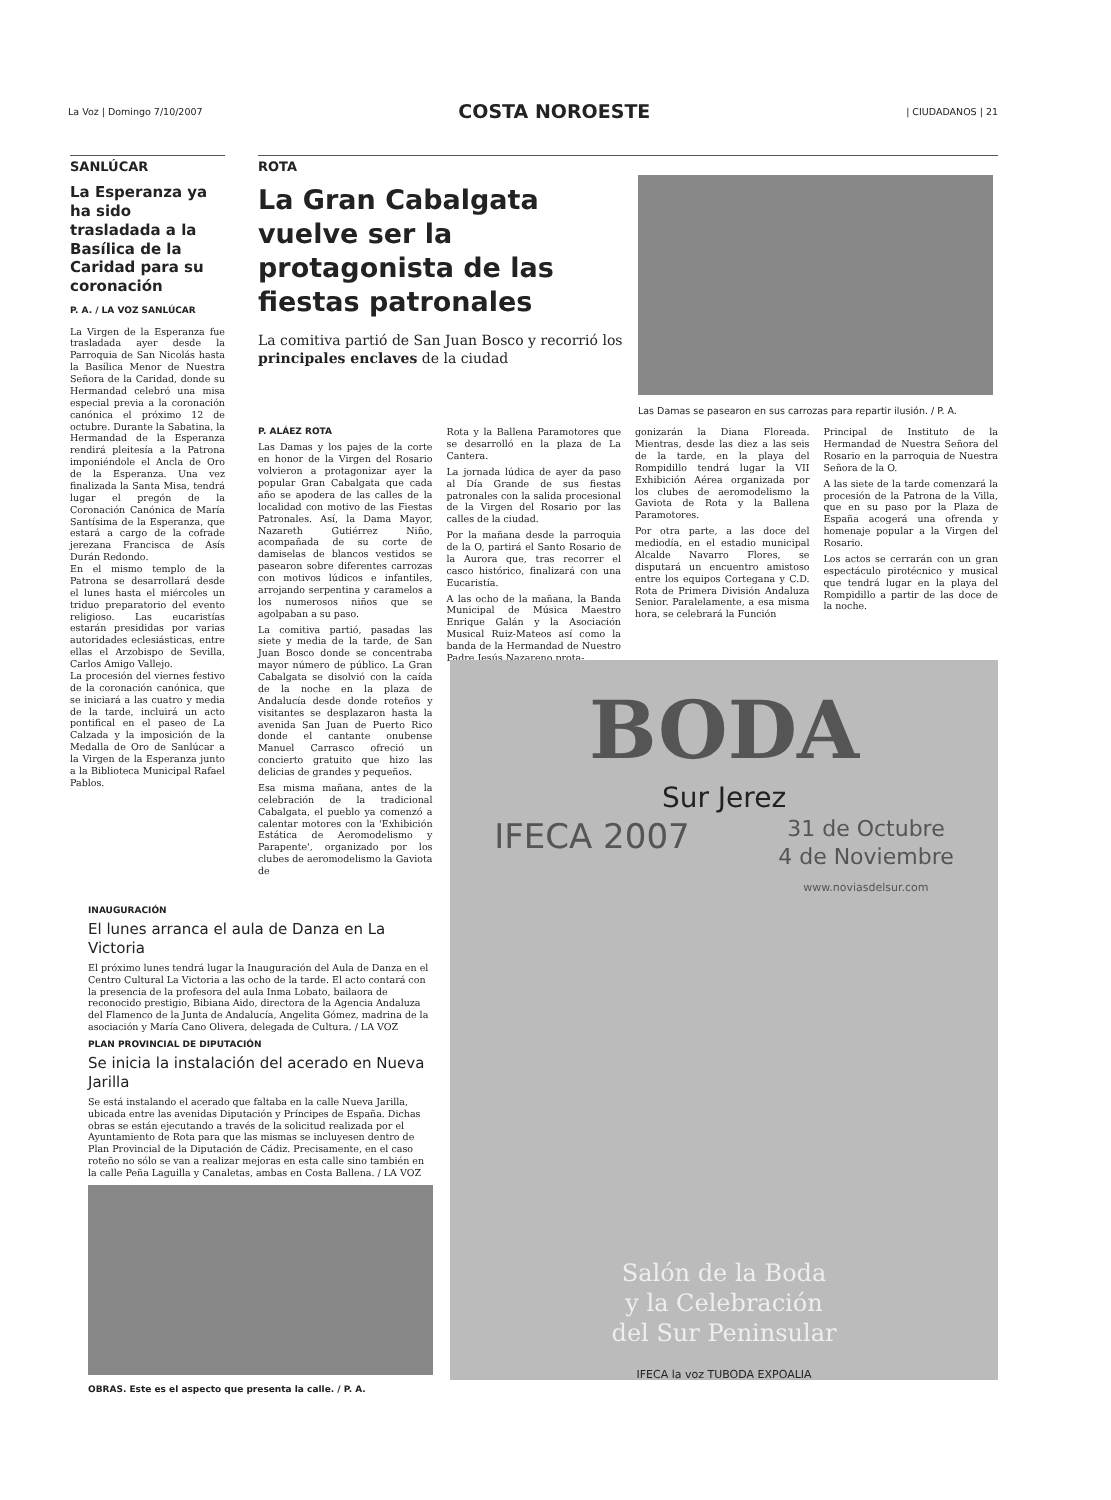La Voz | Domingo 7/10/2007 COSTA NOROESTE | CIUDADANOS | 21
SANLÚCAR
La Esperanza ya ha sido trasladada a la Basílica de la Caridad para su coronación
P. A. / LA VOZ SANLÚCAR
La Virgen de la Esperanza fue trasladada ayer desde la Parroquia de San Nicolás hasta la Basílica Menor de Nuestra Señora de la Caridad, donde su Hermandad celebró una misa especial previa a la coronación canónica el próximo 12 de octubre. Durante la Sabatina, la Hermandad de la Esperanza rendirá pleitesía a la Patrona imponiéndole el Ancla de Oro de la Esperanza. Una vez finalizada la Santa Misa, tendrá lugar el pregón de la Coronación Canónica de María Santísima de la Esperanza, que estará a cargo de la cofrade jerezana Francisca de Asís Durán Redondo.
En el mismo templo de la Patrona se desarrollará desde el lunes hasta el miércoles un triduo preparatorio del evento religioso. Las eucaristías estarán presididas por varias autoridades eclesiásticas, entre ellas el Arzobispo de Sevilla, Carlos Amigo Vallejo.
La procesión del viernes festivo de la coronación canónica, que se iniciará a las cuatro y media de la tarde, incluirá un acto pontifical en el paseo de La Calzada y la imposición de la Medalla de Oro de Sanlúcar a la Virgen de la Esperanza junto a la Biblioteca Municipal Rafael Pablos.
ROTA
La Gran Cabalgata vuelve ser la protagonista de las fiestas patronales
La comitiva partió de San Juan Bosco y recorrió los principales enclaves de la ciudad
Las Damas se pasearon en sus carrozas para repartir ilusión. / P. A.
P. ALÁEZ ROTA
Las Damas y los pajes de la corte en honor de la Virgen del Rosario volvieron a protagonizar ayer la popular Gran Cabalgata que cada año se apodera de las calles de la localidad con motivo de las Fiestas Patronales. Así, la Dama Mayor, Nazareth Gutiérrez Niño, acompañada de su corte de damiselas de blancos vestidos se pasearon sobre diferentes carrozas con motivos lúdicos e infantiles, arrojando serpentina y caramelos a los numerosos niños que se agolpaban a su paso.
La comitiva partió, pasadas las siete y media de la tarde, de San Juan Bosco donde se concentraba mayor número de público. La Gran Cabalgata se disolvió con la caída de la noche en la plaza de Andalucía desde donde roteños y visitantes se desplazaron hasta la avenida San Juan de Puerto Rico donde el cantante onubense Manuel Carrasco ofreció un concierto gratuito que hizo las delicias de grandes y pequeños.
Esa misma mañana, antes de la celebración de la tradicional Cabalgata, el pueblo ya comenzó a calentar motores con la 'Exhibición Estática de Aeromodelismo y Parapente', organizado por los clubes de aeromodelismo la Gaviota de
Rota y la Ballena Paramotores que se desarrolló en la plaza de La Cantera.
La jornada lúdica de ayer da paso al Día Grande de sus fiestas patronales con la salida procesional de la Virgen del Rosario por las calles de la ciudad.
Por la mañana desde la parroquia de la O, partirá el Santo Rosario de la Aurora que, tras recorrer el casco histórico, finalizará con una Eucaristía.
A las ocho de la mañana, la Banda Municipal de Música Maestro Enrique Galán y la Asociación Musical Ruiz-Mateos así como la banda de la Hermandad de Nuestro Padre Jesús Nazareno prota-
gonizarán la Diana Floreada. Mientras, desde las diez a las seis de la tarde, en la playa del Rompidillo tendrá lugar la VII Exhibición Aérea organizada por los clubes de aeromodelismo la Gaviota de Rota y la Ballena Paramotores.
Por otra parte, a las doce del mediodía, en el estadio municipal Alcalde Navarro Flores, se disputará un encuentro amistoso entre los equipos Cortegana y C.D. Rota de Primera División Andaluza Senior. Paralelamente, a esa misma hora, se celebrará la Función
Principal de Instituto de la Hermandad de Nuestra Señora del Rosario en la parroquia de Nuestra Señora de la O.
A las siete de la tarde comenzará la procesión de la Patrona de la Villa, que en su paso por la Plaza de España acogerá una ofrenda y homenaje popular a la Virgen del Rosario.
Los actos se cerrarán con un gran espectáculo pirotécnico y musical que tendrá lugar en la playa del Rompidillo a partir de las doce de la noche.
INAUGURACIÓN
El lunes arranca el aula de Danza en La Victoria
El próximo lunes tendrá lugar la Inauguración del Aula de Danza en el Centro Cultural La Victoria a las ocho de la tarde. El acto contará con la presencia de la profesora del aula Inma Lobato, bailaora de reconocido prestigio, Bibiana Aido, directora de la Agencia Andaluza del Flamenco de la Junta de Andalucía, Angelita Gómez, madrina de la asociación y María Cano Olivera, delegada de Cultura. / LA VOZ
PLAN PROVINCIAL DE DIPUTACIÓN
Se inicia la instalación del acerado en Nueva Jarilla
Se está instalando el acerado que faltaba en la calle Nueva Jarilla, ubicada entre las avenidas Diputación y Príncipes de España. Dichas obras se están ejecutando a través de la solicitud realizada por el Ayuntamiento de Rota para que las mismas se incluyesen dentro de Plan Provincial de la Diputación de Cádiz. Precisamente, en el caso roteño no sólo se van a realizar mejoras en esta calle sino también en la calle Peña Laguilla y Canaletas, ambas en Costa Ballena. / LA VOZ
OBRAS. Este es el aspecto que presenta la calle. / P. A.
BODA
Sur Jerez
IFECA 2007 31 de Octubre
4 de Noviembre
www.noviasdelsur.com
Salón de la Boda
y la Celebración
del Sur Peninsular
IFECA la voz TUBODA EXPOALIA